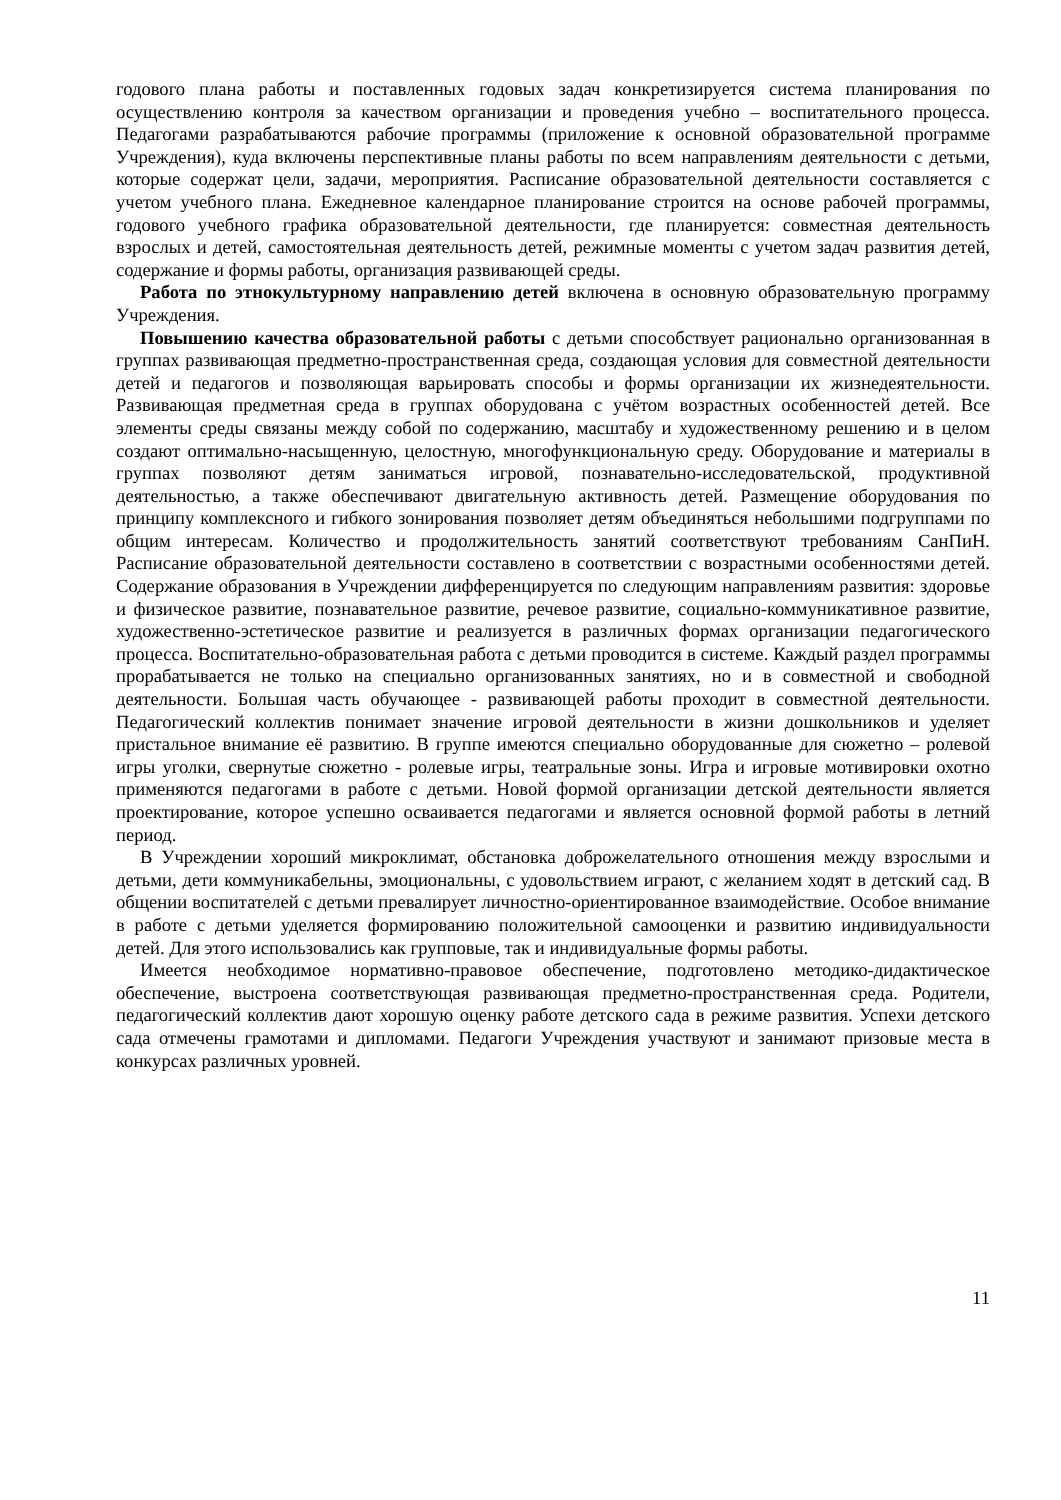годового плана работы и поставленных годовых задач конкретизируется система планирования по осуществлению контроля за качеством организации и проведения учебно – воспитательного процесса. Педагогами разрабатываются рабочие программы (приложение к основной образовательной программе Учреждения), куда включены перспективные планы работы по всем направлениям деятельности с детьми, которые содержат цели, задачи, мероприятия. Расписание образовательной деятельности составляется с учетом учебного плана. Ежедневное календарное планирование строится на основе рабочей программы, годового учебного графика образовательной деятельности, где планируется: совместная деятельность взрослых и детей, самостоятельная деятельность детей, режимные моменты с учетом задач развития детей, содержание и формы работы, организация развивающей среды.
Работа по этнокультурному направлению детей включена в основную образовательную программу Учреждения.
Повышению качества образовательной работы с детьми способствует рационально организованная в группах развивающая предметно-пространственная среда, создающая условия для совместной деятельности детей и педагогов и позволяющая варьировать способы и формы организации их жизнедеятельности. Развивающая предметная среда в группах оборудована с учётом возрастных особенностей детей. Все элементы среды связаны между собой по содержанию, масштабу и художественному решению и в целом создают оптимально-насыщенную, целостную, многофункциональную среду. Оборудование и материалы в группах позволяют детям заниматься игровой, познавательно-исследовательской, продуктивной деятельностью, а также обеспечивают двигательную активность детей. Размещение оборудования по принципу комплексного и гибкого зонирования позволяет детям объединяться небольшими подгруппами по общим интересам. Количество и продолжительность занятий соответствуют требованиям СанПиН. Расписание образовательной деятельности составлено в соответствии с возрастными особенностями детей. Содержание образования в Учреждении дифференцируется по следующим направлениям развития: здоровье и физическое развитие, познавательное развитие, речевое развитие, социально-коммуникативное развитие, художественно-эстетическое развитие и реализуется в различных формах организации педагогического процесса. Воспитательно-образовательная работа с детьми проводится в системе. Каждый раздел программы прорабатывается не только на специально организованных занятиях, но и в совместной и свободной деятельности. Большая часть обучающее - развивающей работы проходит в совместной деятельности. Педагогический коллектив понимает значение игровой деятельности в жизни дошкольников и уделяет пристальное внимание её развитию. В группе имеются специально оборудованные для сюжетно – ролевой игры уголки, свернутые сюжетно - ролевые игры, театральные зоны. Игра и игровые мотивировки охотно применяются педагогами в работе с детьми. Новой формой организации детской деятельности является проектирование, которое успешно осваивается педагогами и является основной формой работы в летний период.
В Учреждении хороший микроклимат, обстановка доброжелательного отношения между взрослыми и детьми, дети коммуникабельны, эмоциональны, с удовольствием играют, с желанием ходят в детский сад. В общении воспитателей с детьми превалирует личностно-ориентированное взаимодействие. Особое внимание в работе с детьми уделяется формированию положительной самооценки и развитию индивидуальности детей. Для этого использовались как групповые, так и индивидуальные формы работы.
Имеется необходимое нормативно-правовое обеспечение, подготовлено методико-дидактическое обеспечение, выстроена соответствующая развивающая предметно-пространственная среда. Родители, педагогический коллектив дают хорошую оценку работе детского сада в режиме развития. Успехи детского сада отмечены грамотами и дипломами. Педагоги Учреждения участвуют и занимают призовые места в конкурсах различных уровней.
11